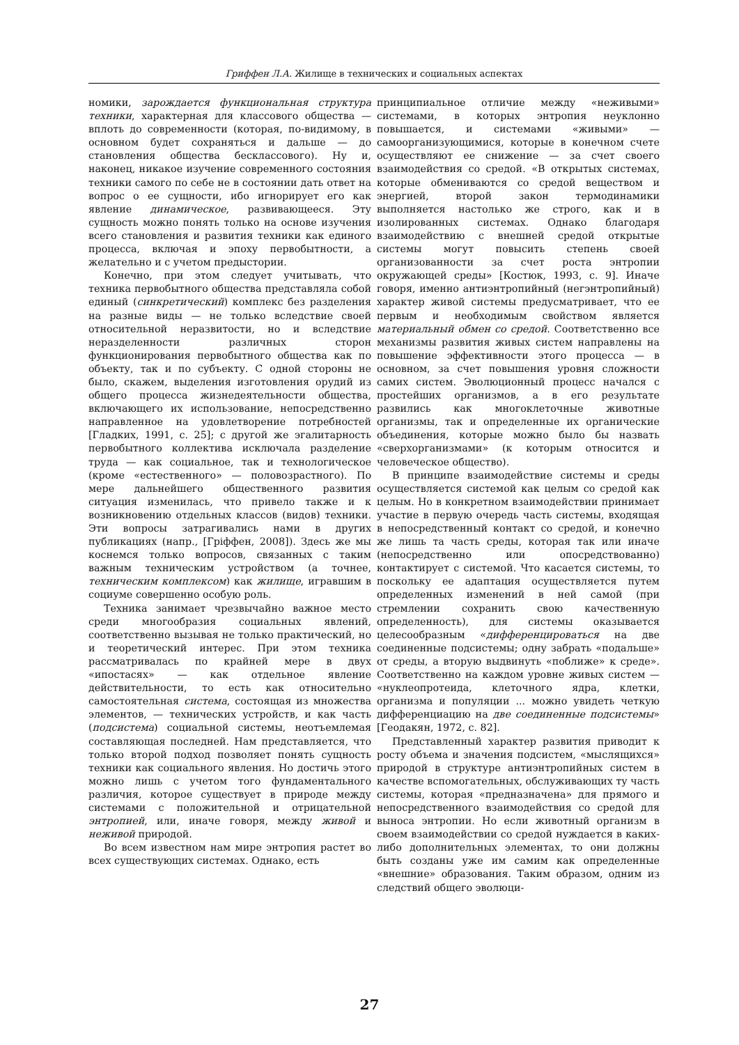Гриффен Л.А. Жилище в технических и социальных аспектах
номики, зарождается функциональная структура техники, характерная для классового общества — вплоть до современности (которая, по-видимому, в основном будет сохраняться и дальше — до становления общества бесклассового). Ну и, наконец, никакое изучение современного состояния техники самого по себе не в состоянии дать ответ на вопрос о ее сущности, ибо игнорирует его как явление динамическое, развивающееся. Эту сущность можно понять только на основе изучения всего становления и развития техники как единого процесса, включая и эпоху первобытности, а желательно и с учетом предыстории.
Конечно, при этом следует учитывать, что техника первобытного общества представляла собой единый (синкретический) комплекс без разделения на разные виды — не только вследствие своей относительной неразвитости, но и вследствие неразделенности различных сторон функционирования первобытного общества как по объекту, так и по субъекту. С одной стороны не было, скажем, выделения изготовления орудий из общего процесса жизнедеятельности общества, включающего их использование, непосредственно направленное на удовлетворение потребностей [Гладких, 1991, с. 25]; с другой же эгалитарность первобытного коллектива исключала разделение труда — как социальное, так и технологическое (кроме «естественного» — половозрастного). По мере дальнейшего общественного развития ситуация изменилась, что привело также и к возникновению отдельных классов (видов) техники. Эти вопросы затрагивались нами в других публикациях (напр., [Гріффен, 2008]). Здесь же мы коснемся только вопросов, связанных с таким важным техническим устройством (а точнее, техническим комплексом) как жилище, игравшим в социуме совершенно особую роль.
Техника занимает чрезвычайно важное место среди многообразия социальных явлений, соответственно вызывая не только практический, но и теоретический интерес. При этом техника рассматривалась по крайней мере в двух «ипостасях» — как отдельное явление действительности, то есть как относительно самостоятельная система, состоящая из множества элементов, — технических устройств, и как часть (подсистема) социальной системы, неотъемлемая составляющая последней. Нам представляется, что только второй подход позволяет понять сущность техники как социального явления. Но достичь этого можно лишь с учетом того фундаментального различия, которое существует в природе между системами с положительной и отрицательной энтропией, или, иначе говоря, между живой и неживой природой.
Во всем известном нам мире энтропия растет во всех существующих системах. Однако, есть
принципиальное отличие между «неживыми» системами, в которых энтропия неуклонно повышается, и системами «живыми» — самоорганизующимися, которые в конечном счете осуществляют ее снижение — за счет своего взаимодействия со средой. «В открытых системах, которые обмениваются со средой веществом и энергией, второй закон термодинамики выполняется настолько же строго, как и в изолированных системах. Однако благодаря взаимодействию с внешней средой открытые системы могут повысить степень своей организованности за счет роста энтропии окружающей среды» [Костюк, 1993, с. 9]. Иначе говоря, именно антиэнтропийный (негэнтропийный) характер живой системы предусматривает, что ее первым и необходимым свойством является материальный обмен со средой. Соответственно все механизмы развития живых систем направлены на повышение эффективности этого процесса — в основном, за счет повышения уровня сложности самих систем. Эволюционный процесс начался с простейших организмов, а в его результате развились как многоклеточные животные организмы, так и определенные их органические объединения, которые можно было бы назвать «сверхорганизмами» (к которым относится и человеческое общество).
В принципе взаимодействие системы и среды осуществляется системой как целым со средой как целым. Но в конкретном взаимодействии принимает участие в первую очередь часть системы, входящая в непосредственный контакт со средой, и конечно же лишь та часть среды, которая так или иначе (непосредственно или опосредствованно) контактирует с системой. Что касается системы, то поскольку ее адаптация осуществляется путем определенных изменений в ней самой (при стремлении сохранить свою качественную определенность), для системы оказывается целесообразным «дифференцироваться на две соединенные подсистемы; одну забрать «подальше» от среды, а вторую выдвинуть «поближе» к среде». Соответственно на каждом уровне живых систем — «нуклеопротеида, клеточного ядра, клетки, организма и популяции ... можно увидеть четкую дифференциацию на две соединенные подсистемы» [Геодакян, 1972, с. 82].
Представленный характер развития приводит к росту объема и значения подсистем, «мыслящихся» природой в структуре антиэнтропийных систем в качестве вспомогательных, обслуживающих ту часть системы, которая «предназначена» для прямого и непосредственного взаимодействия со средой для выноса энтропии. Но если животный организм в своем взаимодействии со средой нуждается в каких-либо дополнительных элементах, то они должны быть созданы уже им самим как определенные «внешние» образования. Таким образом, одним из следствий общего эволюци-
27